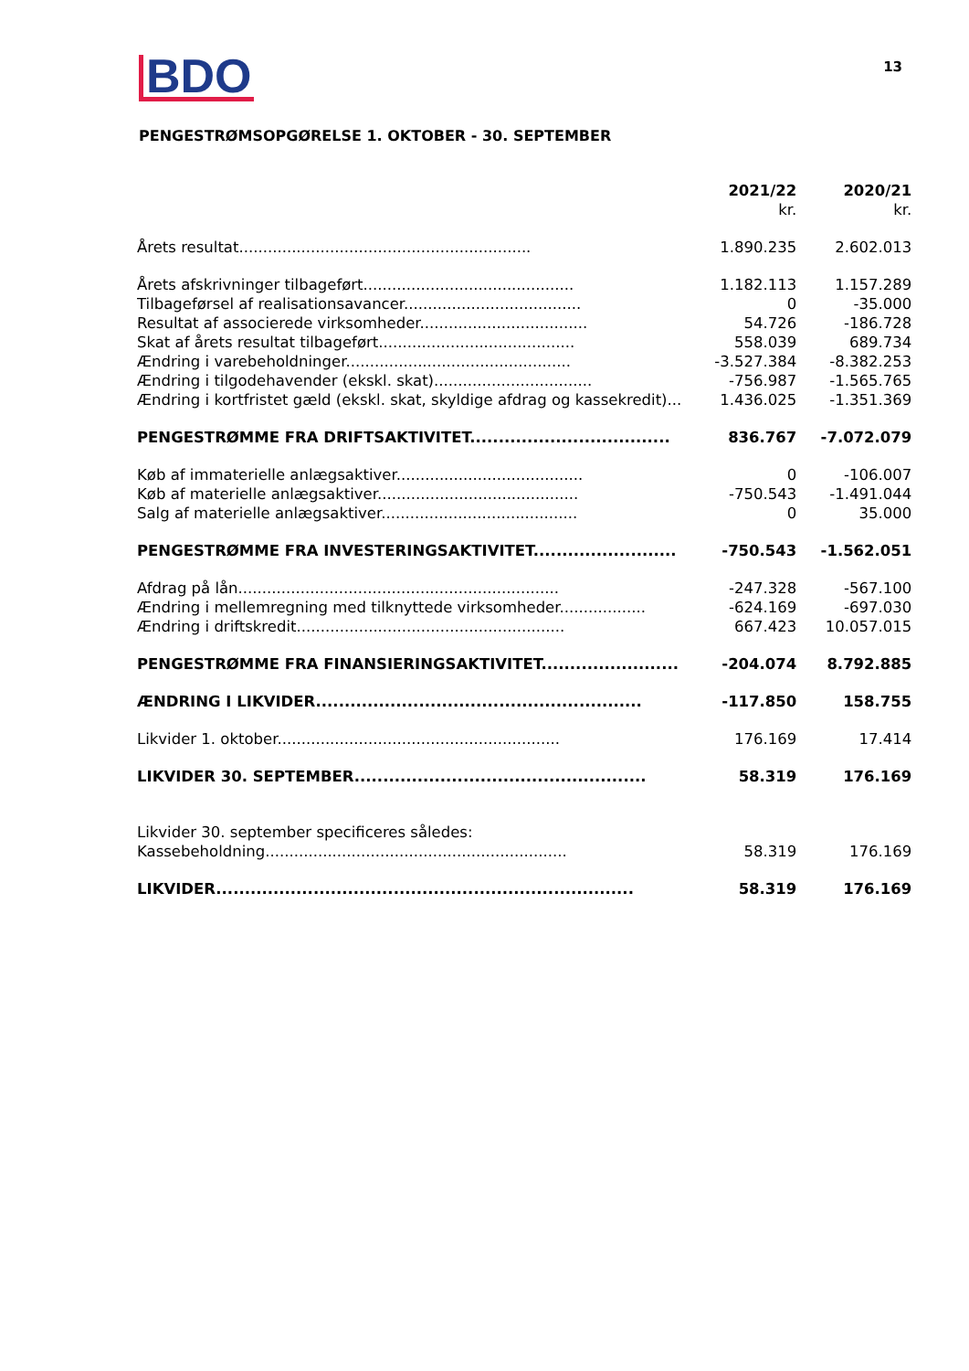BDO
13
PENGESTRØMSOPGØRELSE 1. OKTOBER - 30. SEPTEMBER
| | 2021/22 kr. | 2020/21 kr. |
| --- | --- | --- |
| Årets resultat............................................................. | 1.890.235 | 2.602.013 |
| Årets afskrivninger tilbageført............................................ | 1.182.113 | 1.157.289 |
| Tilbageførsel af realisationsavancer..................................... | 0 | -35.000 |
| Resultat af associerede virksomheder................................... | 54.726 | -186.728 |
| Skat af årets resultat tilbageført......................................... | 558.039 | 689.734 |
| Ændring i varebeholdninger............................................... | -3.527.384 | -8.382.253 |
| Ændring i tilgodehavender (ekskl. skat)................................. | -756.987 | -1.565.765 |
| Ændring i kortfristet gæld (ekskl. skat, skyldige afdrag og kassekredit)... | 1.436.025 | -1.351.369 |
| PENGESTRØMME FRA DRIFTSAKTIVITET................................... | 836.767 | -7.072.079 |
| Køb af immaterielle anlægsaktiver....................................... | 0 | -106.007 |
| Køb af materielle anlægsaktiver.......................................... | -750.543 | -1.491.044 |
| Salg af materielle anlægsaktiver......................................... | 0 | 35.000 |
| PENGESTRØMME FRA INVESTERINGSAKTIVITET......................... | -750.543 | -1.562.051 |
| Afdrag på lån................................................................... | -247.328 | -567.100 |
| Ændring i mellemregning med tilknyttede virksomheder.................. | -624.169 | -697.030 |
| Ændring i driftskredit........................................................ | 667.423 | 10.057.015 |
| PENGESTRØMME FRA FINANSIERINGSAKTIVITET........................ | -204.074 | 8.792.885 |
| ÆNDRING I LIKVIDER......................................................... | -117.850 | 158.755 |
| Likvider 1. oktober........................................................... | 176.169 | 17.414 |
| LIKVIDER 30. SEPTEMBER................................................... | 58.319 | 176.169 |
| Likvider 30. september specificeres således: | | |
| Kassebeholdning............................................................... | 58.319 | 176.169 |
| LIKVIDER......................................................................... | 58.319 | 176.169 |